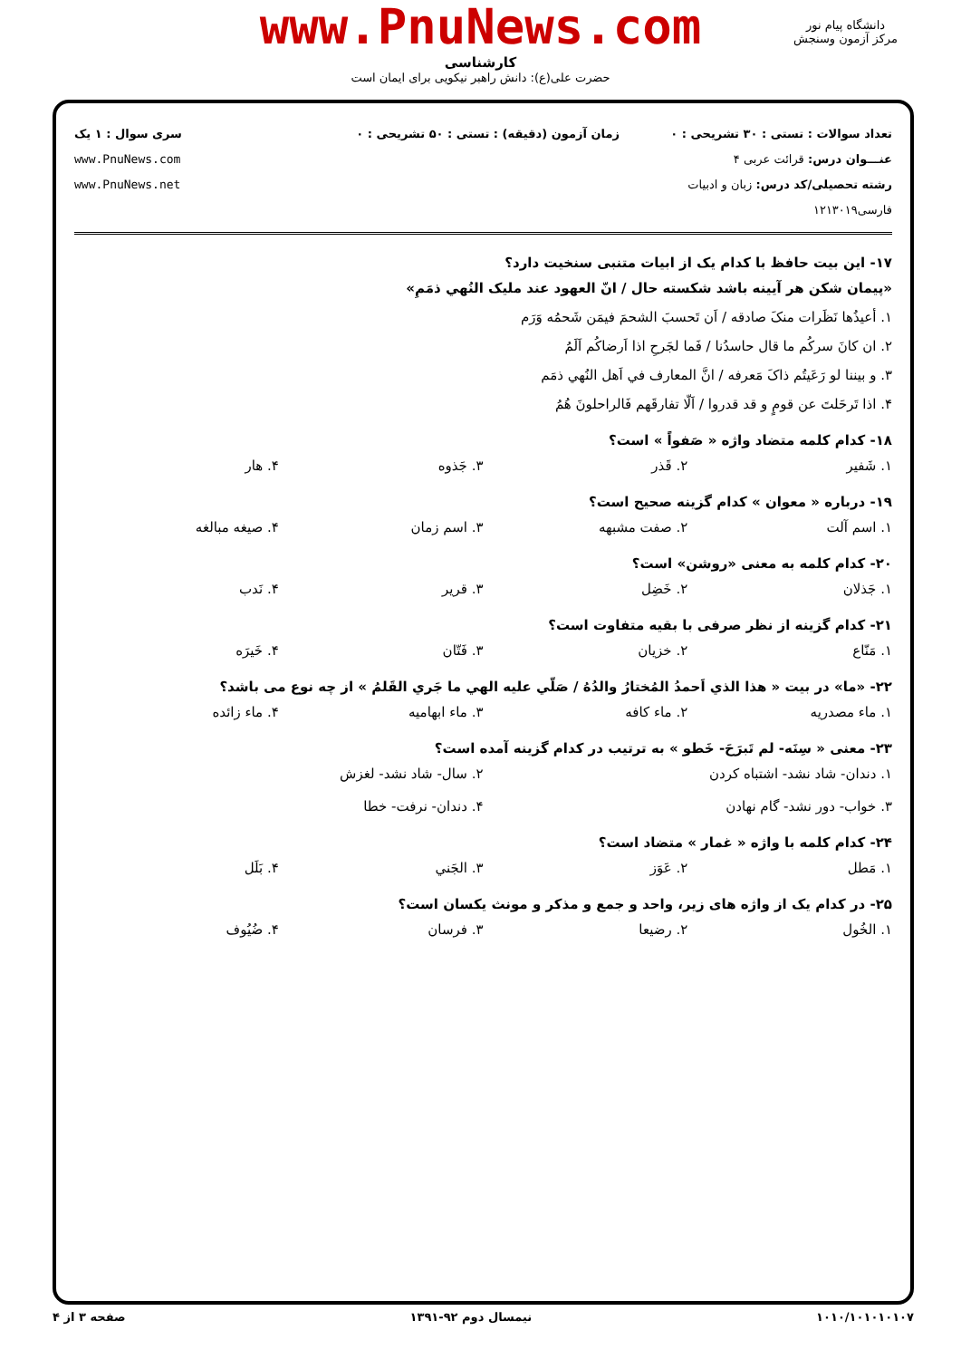www.PnuNews.com
کارشناسی
حضرت علی(ع): دانش راهبر نیکویی برای ایمان است
دانشگاه پیام نور
مرکز آزمون وسنجش
تعداد سوالات : تستی : ۳۰ تشریحی : ۰
عنـــوان درس: قرائت عربی ۴
رشته تحصیلی/کد درس: زبان و ادبیات فارسی۱۲۱۳۰۱۹
زمان آزمون (دقیقه) : تستی : ۵۰ تشریحی : ۰
سری سوال : ۱ یک
www.PnuNews.com
www.PnuNews.net
۱۷- این بیت حافظ با کدام یک از ابیات متنبی سنخیت دارد؟
«پیمان شکن هر آیینه باشد شکسته حال / انّ العهود عند مليک النُهي ذمَمِ»
۱. أعيذُها نَظَرات منکَ صادقه / اَن تَحسبَ الشحمَ فيمَن شَحمُه وَرَم
۲. ان کانَ سرکُم ما قال حاسدُنا / فَما لجَرحِ اذا اَرضاکُم اَلَمُ
۳. و بيننا لو رَعَيتُم ذاکَ مَعرفه / انَّ المعارف في اَهل النُهي ذمَم
۴. اذا تَرحَلتَ عن قومٍ و قد قدروا / اَلّا تفارقَهم فَالراحلونَ هُمُ
۱۸- کدام کلمه متضاد واژه « صَفواً » است؟
۱. شَفير ۲. قَذر ۳. جَذوه ۴. هار
۱۹- درباره « معوان » کدام گزینه صحیح است؟
۱. اسم آلت ۲. صفت مشبهه ۳. اسم زمان ۴. صیغه مبالغه
۲۰- کدام کلمه به معنی «روشن» است؟
۱. جَذلان ۲. خَضِل ۳. قرير ۴. نَدب
۲۱- کدام گزینه از نظر صرفی با بقیه متفاوت است؟
۱. مَنّاع ۲. خزيان ۳. فَتّان ۴. خَيرَه
۲۲- «ما» در بيت « هذا الذي اَحمدُ المُختارُ والدُهُ / صَلّي عليه الهي ما جَري القَلمُ » از چه نوع می باشد؟
۱. ماء مصدريه ۲. ماء کافه ۳. ماء ابهاميه ۴. ماء زائده
۲۳- معنی « سِنَه- لم تَبرَحَ- خَطو » به ترتیب در کدام گزینه آمده است؟
۱. دندان- شاد نشد- اشتباه کردن ۲. سال- شاد نشد- لغزش ۳. خواب- دور نشد- گام نهادن ۴. دندان- نرفت- خطا
۲۴- کدام کلمه با واژه « غمار » متضاد است؟
۱. مَطل ۲. عَوَز ۳. الجَني ۴. بَلَل
۲۵- در کدام یک از واژه های زیر، واحد و جمع و مذکر و مونث یکسان است؟
۱. الخُول ۲. رضيعا ۳. فرسان ۴. ضُيُوف
۱۰۱۰/۱۰۱۰۱۰۱۰۷ نیمسال دوم ۹۲-۱۳۹۱ صفحه ۳ از ۴